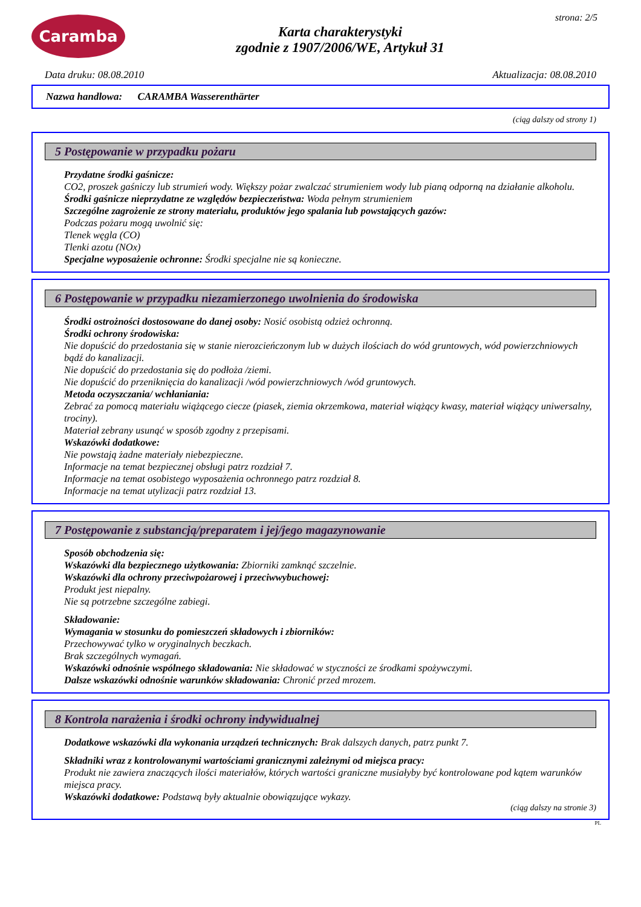Caramba
Karta charakterystyki
zgodnie z 1907/2006/WE, Artykuł 31
strona: 2/5
Data druku: 08.08.2010 Aktualizacja: 08.08.2010
Nazwa handlowa: CARAMBA Wasserenthärter
(ciąg dalszy od strony 1)
5 Postępowanie w przypadku pożaru
Przydatne środki gaśnicze:
CO2, proszek gaśniczy lub strumień wody. Większy pożar zwalczać strumieniem wody lub pianą odporną na działanie alkoholu.
Środki gaśnicze nieprzydatne ze względów bezpieczeństwa: Woda pełnym strumieniem
Szczególne zagrożenie ze strony materiału, produktów jego spalania lub powstających gazów:
Podczas pożaru mogą uwolnić się:
Tlenek węgla (CO)
Tlenki azotu (NOx)
Specjalne wyposażenie ochronne: Środki specjalne nie są konieczne.
6 Postępowanie w przypadku niezamierzonego uwolnienia do środowiska
Środki ostrożności dostosowane do danej osoby: Nosić osobistą odzież ochronną.
Środki ochrony środowiska:
Nie dopuścić do przedostania się w stanie nierozcieńczonym lub w dużych ilościach do wód gruntowych, wód powierzchniowych bądź do kanalizacji.
Nie dopuścić do przedostania się do podłoża /ziemi.
Nie dopuścić do przeniknięcia do kanalizacji /wód powierzchniowych /wód gruntowych.
Metoda oczyszczania/ wchłaniania:
Zebrać za pomocą materiału wiążącego ciecze (piasek, ziemia okrzemkowa, materiał wiążący kwasy, materiał wiążący uniwersalny, trociny).
Materiał zebrany usunąć w sposób zgodny z przepisami.
Wskazówki dodatkowe:
Nie powstają żadne materiały niebezpieczne.
Informacje na temat bezpiecznej obsługi patrz rozdział 7.
Informacje na temat osobistego wyposażenia ochronnego patrz rozdział 8.
Informacje na temat utylizacji patrz rozdział 13.
7 Postępowanie z substancją/preparatem i jej/jego magazynowanie
Sposób obchodzenia się:
Wskazówki dla bezpiecznego użytkowania: Zbiorniki zamknąć szczelnie.
Wskazówki dla ochrony przeciwpożarowej i przeciwwybuchowej:
Produkt jest niepalny.
Nie są potrzebne szczególne zabiegi.
Składowanie:
Wymagania w stosunku do pomieszczeń składowych i zbiorników:
Przechowywać tylko w oryginalnych beczkach.
Brak szczególnych wymagań.
Wskazówki odnośnie wspólnego składowania: Nie składować w styczności ze środkami spożywczymi.
Dalsze wskazówki odnośnie warunków składowania: Chronić przed mrozem.
8 Kontrola narażenia i środki ochrony indywidualnej
Dodatkowe wskazówki dla wykonania urządzeń technicznych: Brak dalszych danych, patrz punkt 7.
Składniki wraz z kontrolowanymi wartościami granicznymi zależnymi od miejsca pracy:
Produkt nie zawiera znaczących ilości materiałów, których wartości graniczne musiałyby być kontrolowane pod kątem warunków miejsca pracy.
Wskazówki dodatkowe: Podstawą były aktualnie obowiązujące wykazy.
(ciąg dalszy na stronie 3)
PL